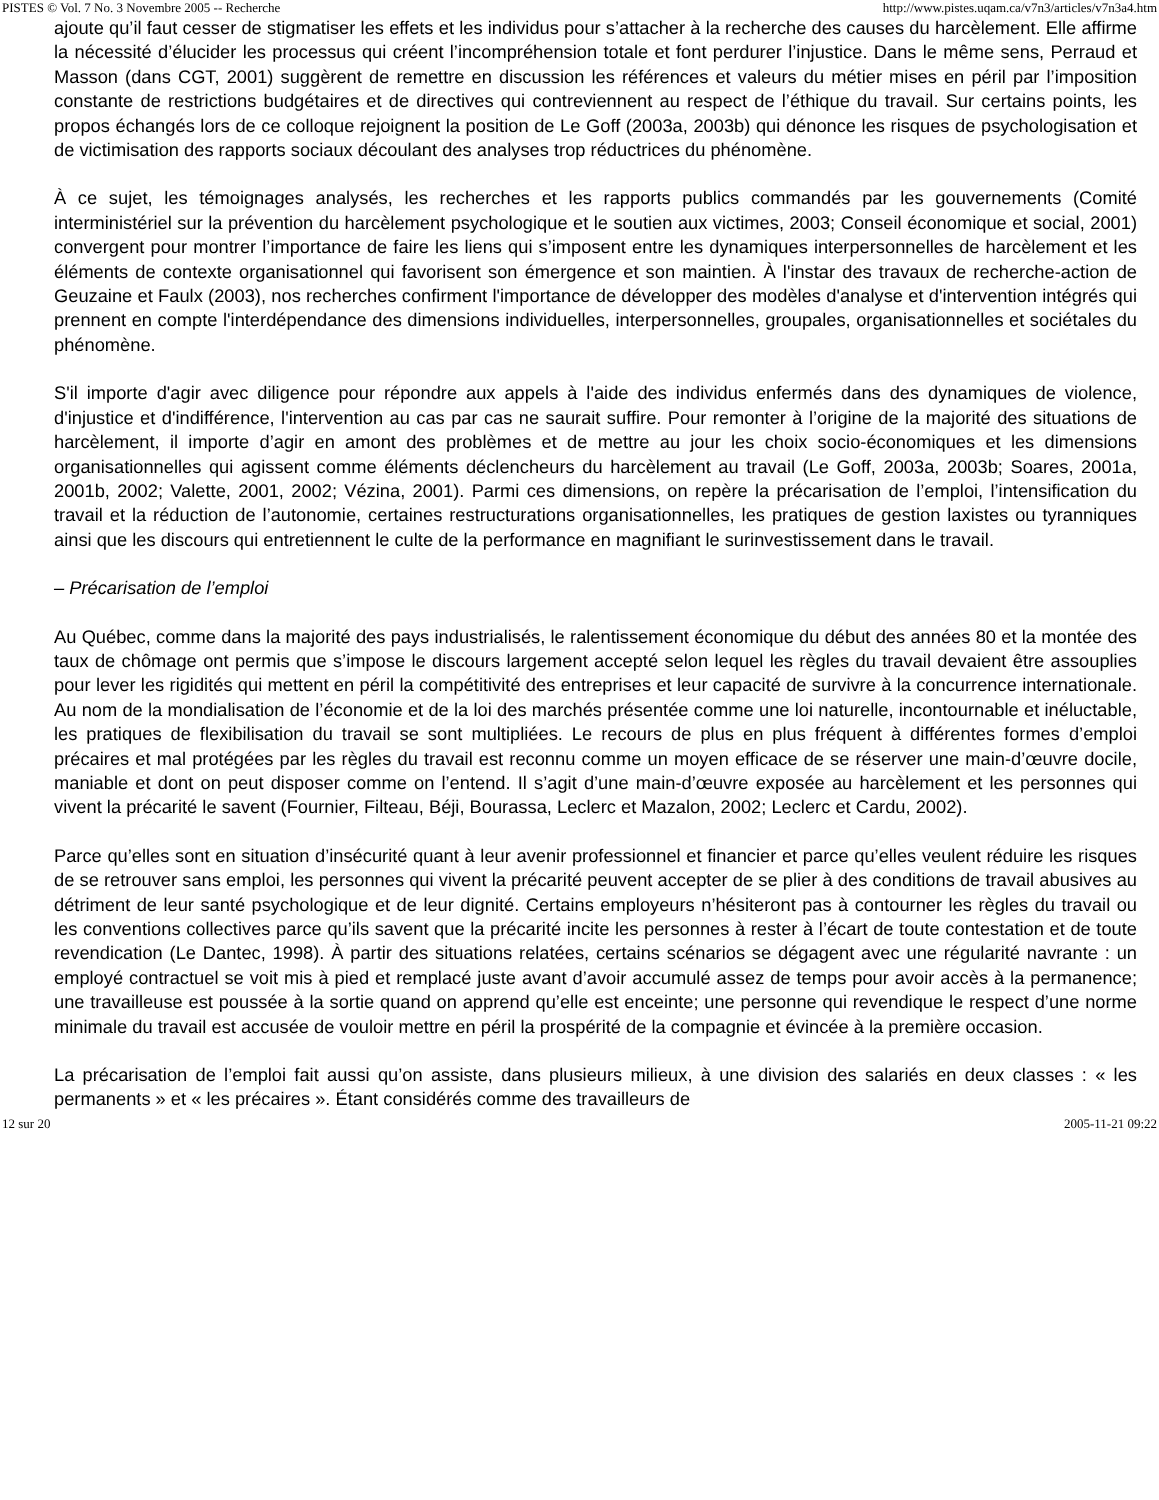PISTES © Vol. 7 No. 3 Novembre 2005 -- Recherche http://www.pistes.uqam.ca/v7n3/articles/v7n3a4.htm
ajoute qu’il faut cesser de stigmatiser les effets et les individus pour s’attacher à la recherche des causes du harcèlement. Elle affirme la nécessité d’élucider les processus qui créent l’incompréhension totale et font perdurer l’injustice. Dans le même sens, Perraud et Masson (dans CGT, 2001) suggèrent de remettre en discussion les références et valeurs du métier mises en péril par l’imposition constante de restrictions budgétaires et de directives qui contreviennent au respect de l’éthique du travail. Sur certains points, les propos échangés lors de ce colloque rejoignent la position de Le Goff (2003a, 2003b) qui dénonce les risques de psychologisation et de victimisation des rapports sociaux découlant des analyses trop réductrices du phénomène.
À ce sujet, les témoignages analysés, les recherches et les rapports publics commandés par les gouvernements (Comité interministériel sur la prévention du harcèlement psychologique et le soutien aux victimes, 2003; Conseil économique et social, 2001) convergent pour montrer l’importance de faire les liens qui s’imposent entre les dynamiques interpersonnelles de harcèlement et les éléments de contexte organisationnel qui favorisent son émergence et son maintien. À l'instar des travaux de recherche-action de Geuzaine et Faulx (2003), nos recherches confirment l'importance de développer des modèles d'analyse et d'intervention intégrés qui prennent en compte l'interdépendance des dimensions individuelles, interpersonnelles, groupales, organisationnelles et sociétales du phénomène.
S'il importe d'agir avec diligence pour répondre aux appels à l'aide des individus enfermés dans des dynamiques de violence, d'injustice et d'indifférence, l'intervention au cas par cas ne saurait suffire. Pour remonter à l’origine de la majorité des situations de harcèlement, il importe d’agir en amont des problèmes et de mettre au jour les choix socio-économiques et les dimensions organisationnelles qui agissent comme éléments déclencheurs du harcèlement au travail (Le Goff, 2003a, 2003b; Soares, 2001a, 2001b, 2002; Valette, 2001, 2002; Vézina, 2001). Parmi ces dimensions, on repère la précarisation de l’emploi, l’intensification du travail et la réduction de l’autonomie, certaines restructurations organisationnelles, les pratiques de gestion laxistes ou tyranniques ainsi que les discours qui entretiennent le culte de la performance en magnifiant le surinvestissement dans le travail.
– Précarisation de l’emploi
Au Québec, comme dans la majorité des pays industrialisés, le ralentissement économique du début des années 80 et la montée des taux de chômage ont permis que s’impose le discours largement accepté selon lequel les règles du travail devaient être assouplies pour lever les rigidités qui mettent en péril la compétitivité des entreprises et leur capacité de survivre à la concurrence internationale. Au nom de la mondialisation de l’économie et de la loi des marchés présentée comme une loi naturelle, incontournable et inéluctable, les pratiques de flexibilisation du travail se sont multipliées. Le recours de plus en plus fréquent à différentes formes d’emploi précaires et mal protégées par les règles du travail est reconnu comme un moyen efficace de se réserver une main-d’œuvre docile, maniable et dont on peut disposer comme on l’entend. Il s’agit d’une main-d’œuvre exposée au harcèlement et les personnes qui vivent la précarité le savent (Fournier, Filteau, Béji, Bourassa, Leclerc et Mazalon, 2002; Leclerc et Cardu, 2002).
Parce qu’elles sont en situation d’insécurité quant à leur avenir professionnel et financier et parce qu’elles veulent réduire les risques de se retrouver sans emploi, les personnes qui vivent la précarité peuvent accepter de se plier à des conditions de travail abusives au détriment de leur santé psychologique et de leur dignité. Certains employeurs n’hésiteront pas à contourner les règles du travail ou les conventions collectives parce qu’ils savent que la précarité incite les personnes à rester à l’écart de toute contestation et de toute revendication (Le Dantec, 1998). À partir des situations relatées, certains scénarios se dégagent avec une régularité navrante : un employé contractuel se voit mis à pied et remplacé juste avant d’avoir accumulé assez de temps pour avoir accès à la permanence; une travailleuse est poussée à la sortie quand on apprend qu’elle est enceinte; une personne qui revendique le respect d’une norme minimale du travail est accusée de vouloir mettre en péril la prospérité de la compagnie et évincée à la première occasion.
La précarisation de l’emploi fait aussi qu’on assiste, dans plusieurs milieux, à une division des salariés en deux classes : « les permanents » et « les précaires ». Étant considérés comme des travailleurs de
12 sur 20 2005-11-21 09:22